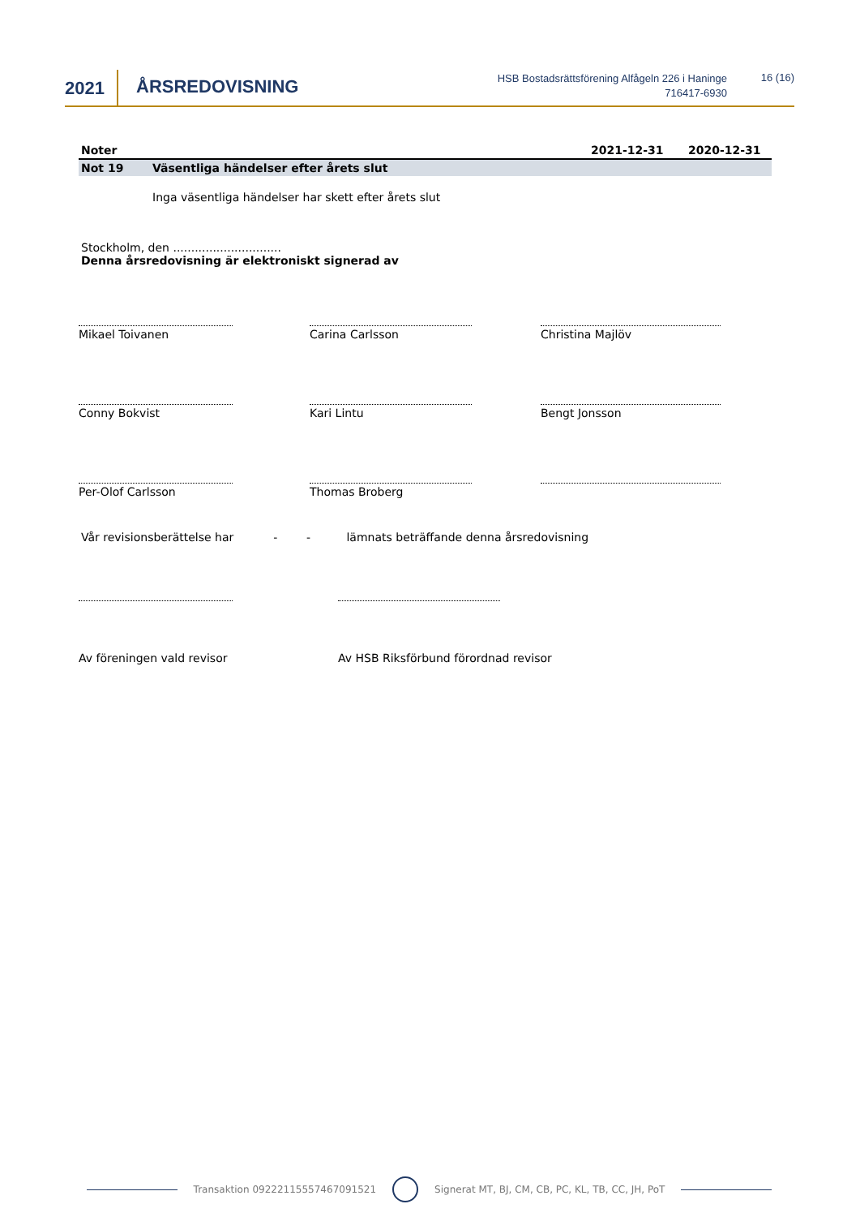2021 ÅRSREDOVISNING
HSB Bostadsrättsförening Alfågeln 226 i Haninge
716417-6930
16 (16)
Noter 2021-12-31 2020-12-31
Not 19 Väsentliga händelser efter årets slut
Inga väsentliga händelser har skett efter årets slut
Stockholm, den ..............................
Denna årsredovisning är elektroniskt signerad av
Mikael Toivanen Carina Carlsson Christina Majlöv
Conny Bokvist Kari Lintu Bengt Jonsson
Per-Olof Carlsson Thomas Broberg
Vår revisionsberättelse har - - lämnats beträffande denna årsredovisning
Av föreningen vald revisor Av HSB Riksförbund förordnad revisor
Transaktion 09222115557467091521 Signerat MT, BJ, CM, CB, PC, KL, TB, CC, JH, PoT